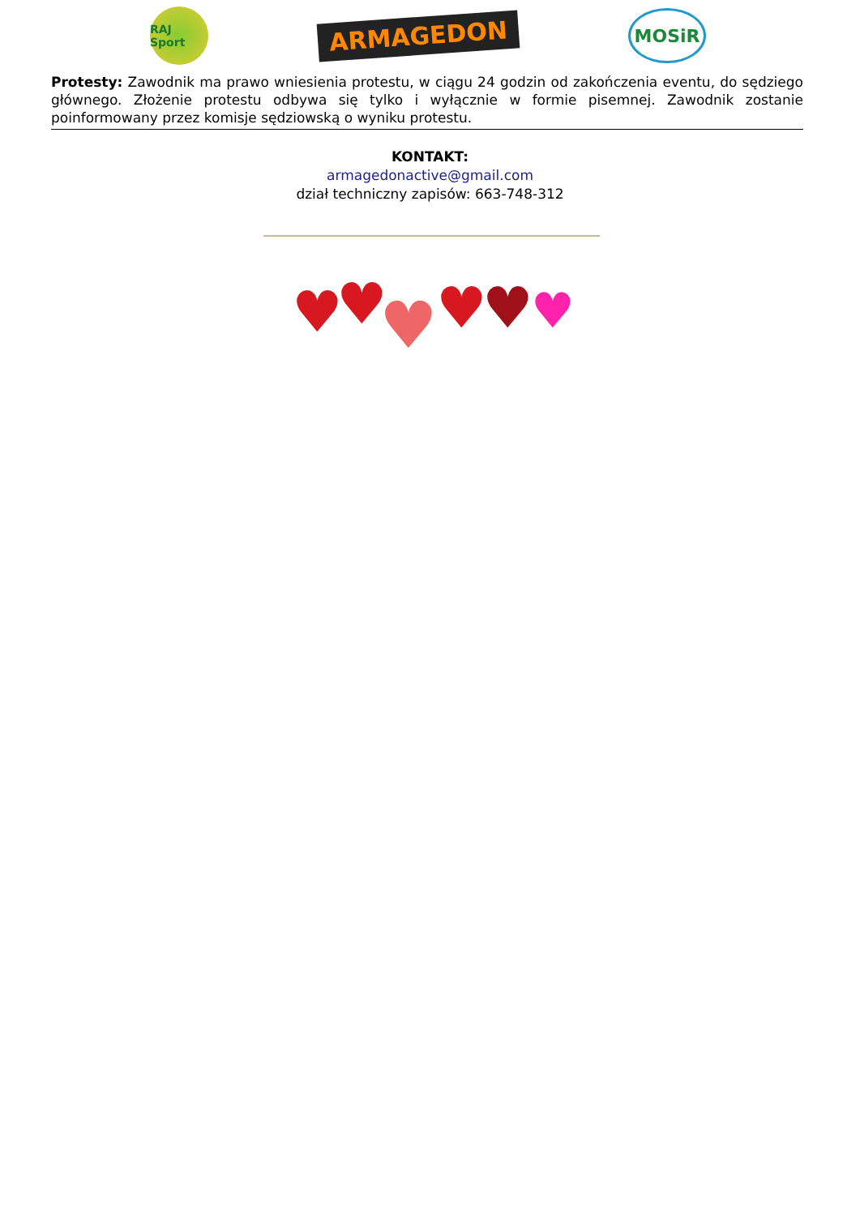RAJ Sport
ARMAGEDON
MOSiR
Protesty: Zawodnik ma prawo wniesienia protestu, w ciągu 24 godzin od zakończenia eventu, do sędziego głównego. Złożenie protestu odbywa się tylko i wyłącznie w formie pisemnej. Zawodnik zostanie poinformowany przez komisje sędziowską o wyniku protestu.
KONTAKT:
armagedonactive@gmail.com
dział techniczny zapisów: 663-748-312
♥
♥
♥
♥
♥
♥